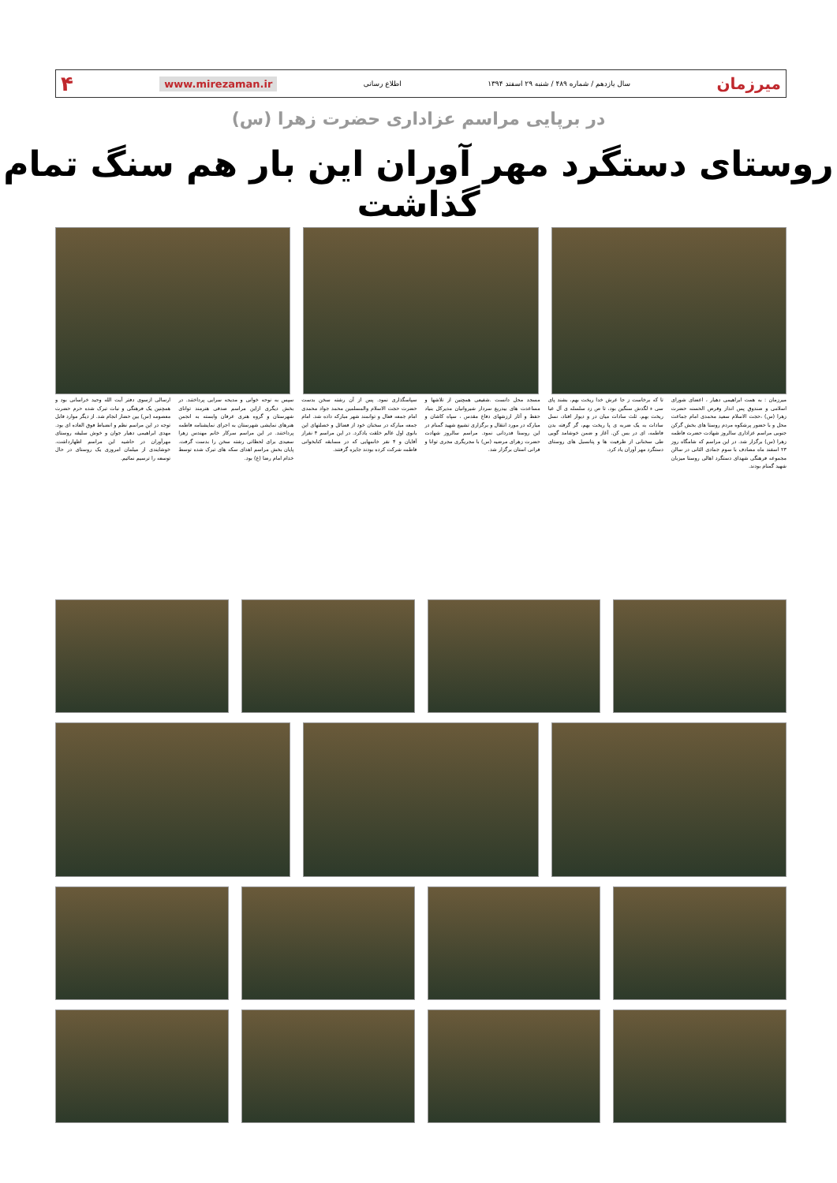میرزمان سال یازدهم / شماره ۴۸۹ / شنبه ۲۹ اسفند ۱۳۹۴ اطلاع رسانی www.mirezaman.ir ۴
در برپایی مراسم عزاداری حضرت زهرا (س)
روستای دستگرد مهر آوران این بار هم سنگ تمام گذاشت
میرزمان : به همت ابراهیمی دهیار ، اعضای شورای اسلامی و صندوق پس انداز وقرض الحسنه حضرت زهرا (س) ،حجت الاسلام سعید محمدی امام جماعت محل و با حضور پرشکوه مردم روستا های بخش گرکن جنوبی مراسم عزاداری سالروز شهادت حضرت فاطمه زهرا (س) برگزار شد. در این مراسم که شامگاه روز ۲۳ اسفند ماه مصادف با سوم جمادی الثانی در سالن مجموعه فرهنگی شهدای دستگرد اهالی روستا میزبان شهید گمنام بودند.
تا که برخاست ز جا عرش خدا ریخت بهم، بشند پای سی ء لگدش سنگین بود، تا ص زد سلسله ی آل عبا ریخت بهم، ثلث سادات میان در و دیوار افتاد، نسل سادات به یک ضربه ی پا ریخت بهم، گر گرفته بدن فاطمه، ای در بس کن. آغاز و ضمن خوشامد گویی طی سخنانی از ظرفیت ها و پتانسیل های روستای دستگرد مهر آوران یاد کرد.
مسجد محل دانست .شفیعی همچنین از تلاشها و مساعدت های بیدریغ سردار شیروانیان مدیرکل بنیاد حفظ و آثار ارزشهای دفاع مقدس ، سپاه کاشان و مبارکه در مورد انتقال و برگزاری تشییع شهید گمنام در این روستا قدردانی نمود. مراسم سالروز شهادت حضرت زهرای مرضیه (س) با مجریگری مجری توانا و قرانی استان برگزار شد.
سپاسگذاری نمود. پس از آن رشته سخن بدست حضرت حجت الاسلام والمسلمین محمد جواد محمدی امام جمعه فعال و توانمند شهر مبارکه داده شد. امام جمعه مبارکه در سخنان خود از فضائل و خصلتهای این بانوی اول عالم خلقت یادکرد. در این مراسم ۴ نفراز آقایان و ۴ نفر خانمهایی که در مسابقه کتابخوانی فاطمه شرکت کرده بودند جایزه گرفتند.
سپس به نوحه خوانی و مدیحه سرایی پرداختند. در بخش دیگری ازاین مراسم صدقی هنرمند توانای شهرستان و گروه هنری عرفان وابسته به انجمن هنرهای نمایشی شهرستان به اجرای نمایشنامه فاطمه پرداختند. در این مراسم سرکار خانم مهندس زهرا سعیدی برای لحظاتی رشته سخن را بدست گرفت. پایان بخش مراسم اهدای سکه های تبرک شده توسط خدام امام رضا (ع) بود.
ارسالی ازسوی دفتر آیت الله وحید خراسانی بود و همچنین یک فرهنگی و نبات تبرک شده حرم حضرت معصومه (س) بین حضار انجام شد. از دیگر موارد قابل توجه در این مراسم نظم و انضباط فوق العاده ای بود. مهدی ابراهیمی دهیار جوان و خوش سلیقه روستای مهرآوران در حاشیه این مراسم اظهارداشت. خوشایندی از میلمان امروزی یک روستای در حال توسعه را ترسیم نمائیم.